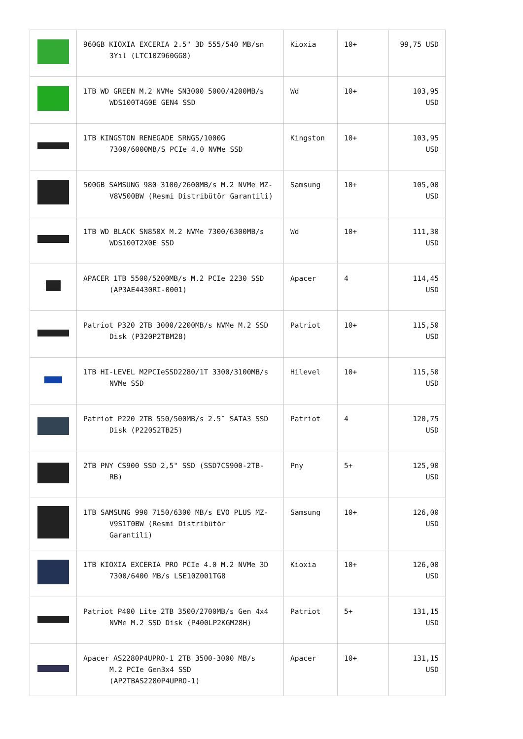| | 960GB KIOXIA EXCERIA 2.5" 3D 555/540 MB/sn 3Yıl (LTC10Z960GG8) | Kioxia | 10+ | 99,75 USD |
| | 1TB WD GREEN M.2 NVMe SN3000 5000/4200MB/s WDS100T4G0E GEN4 SSD | Wd | 10+ | 103,95 USD |
| | 1TB KINGSTON RENEGADE SRNGS/1000G 7300/6000MB/S PCIe 4.0 NVMe SSD | Kingston | 10+ | 103,95 USD |
| | 500GB SAMSUNG 980 3100/2600MB/s M.2 NVMe MZ- V8V500BW (Resmi Distribütör Garantili) | Samsung | 10+ | 105,00 USD |
| | 1TB WD BLACK SN850X M.2 NVMe 7300/6300MB/s WDS100T2X0E SSD | Wd | 10+ | 111,30 USD |
| | APACER 1TB 5500/5200MB/s M.2 PCIe 2230 SSD (AP3AE4430RI-0001) | Apacer | 4 | 114,45 USD |
| | Patriot P320 2TB 3000/2200MB/s NVMe M.2 SSD Disk (P320P2TBM28) | Patriot | 10+ | 115,50 USD |
| | 1TB HI-LEVEL M2PCIeSSD2280/1T 3300/3100MB/s NVMe SSD | Hilevel | 10+ | 115,50 USD |
| | Patriot P220 2TB 550/500MB/s 2.5″ SATA3 SSD Disk (P220S2TB25) | Patriot | 4 | 120,75 USD |
| | 2TB PNY CS900 SSD 2,5" SSD (SSD7CS900-2TB- RB) | Pny | 5+ | 125,90 USD |
| | 1TB SAMSUNG 990 7150/6300 MB/s EVO PLUS MZ- V9S1T0BW (Resmi Distribütör Garantili) | Samsung | 10+ | 126,00 USD |
| | 1TB KIOXIA EXCERIA PRO PCIe 4.0 M.2 NVMe 3D 7300/6400 MB/s LSE10Z001TG8 | Kioxia | 10+ | 126,00 USD |
| | Patriot P400 Lite 2TB 3500/2700MB/s Gen 4x4 NVMe M.2 SSD Disk (P400LP2KGM28H) | Patriot | 5+ | 131,15 USD |
| | Apacer AS2280P4UPRO-1 2TB 3500-3000 MB/s M.2 PCIe Gen3x4 SSD (AP2TBAS2280P4UPRO-1) | Apacer | 10+ | 131,15 USD |